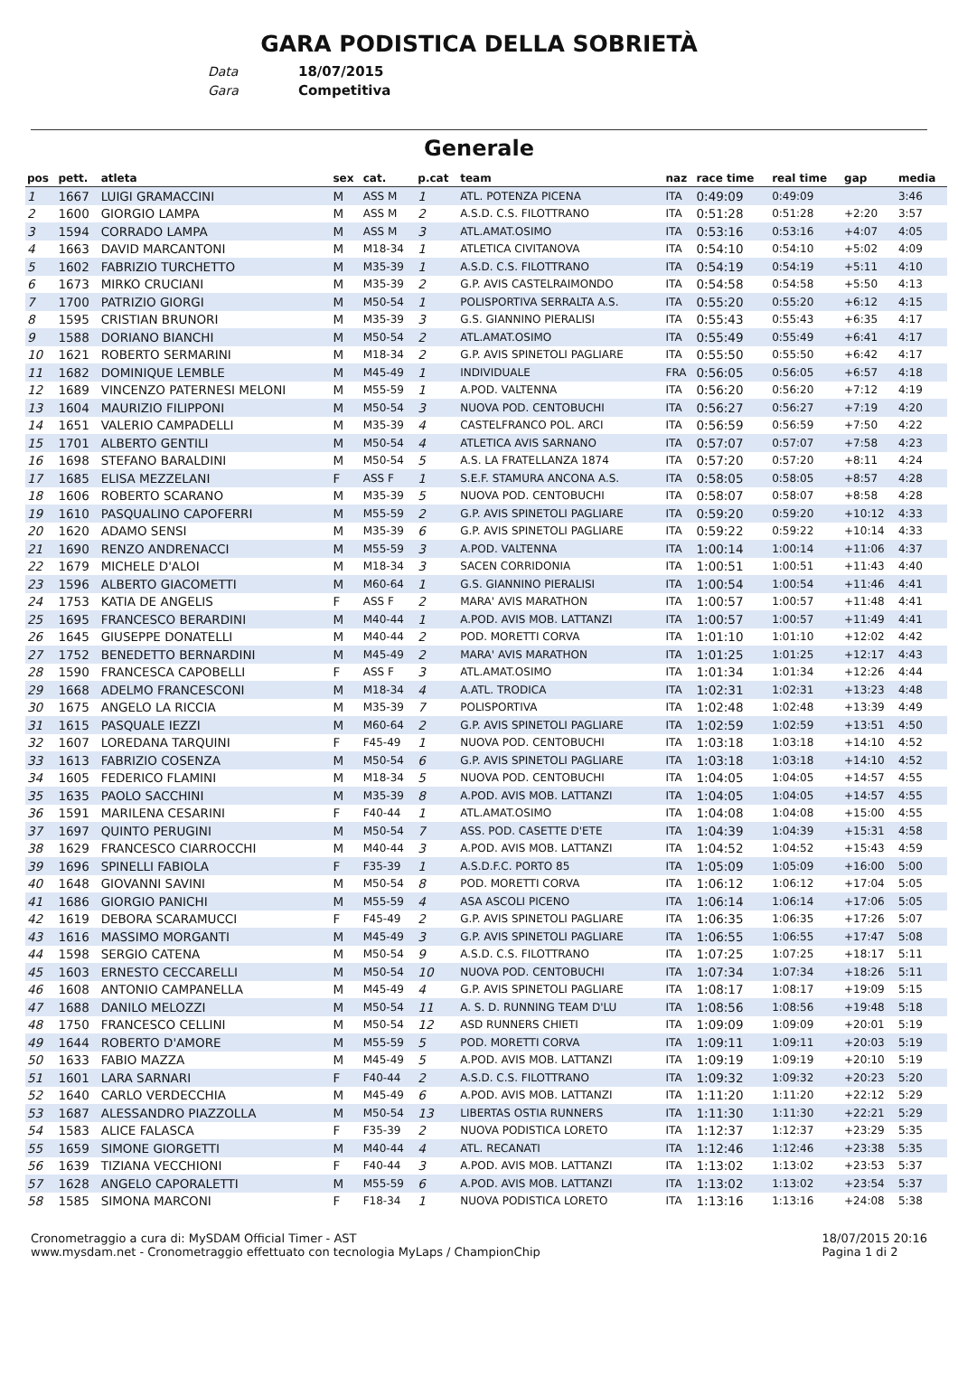GARA PODISTICA DELLA SOBRIETÀ
Data 18/07/2015
Gara Competitiva
Generale
| pos | pett. | atleta | sex | cat. | p.cat | team | naz | race time | real time | gap | media |
| --- | --- | --- | --- | --- | --- | --- | --- | --- | --- | --- | --- |
| 1 | 1667 | LUIGI GRAMACCINI | M | ASS M | 1 | ATL. POTENZA PICENA | ITA | 0:49:09 | 0:49:09 | | 3:46 |
| 2 | 1600 | GIORGIO LAMPA | M | ASS M | 2 | A.S.D. C.S. FILOTTRANO | ITA | 0:51:28 | 0:51:28 | +2:20 | 3:57 |
| 3 | 1594 | CORRADO LAMPA | M | ASS M | 3 | ATL.AMAT.OSIMO | ITA | 0:53:16 | 0:53:16 | +4:07 | 4:05 |
| 4 | 1663 | DAVID MARCANTONI | M | M18-34 | 1 | ATLETICA CIVITANOVA | ITA | 0:54:10 | 0:54:10 | +5:02 | 4:09 |
| 5 | 1602 | FABRIZIO TURCHETTO | M | M35-39 | 1 | A.S.D. C.S. FILOTTRANO | ITA | 0:54:19 | 0:54:19 | +5:11 | 4:10 |
| 6 | 1673 | MIRKO CRUCIANI | M | M35-39 | 2 | G.P. AVIS CASTELRAIMONDO | ITA | 0:54:58 | 0:54:58 | +5:50 | 4:13 |
| 7 | 1700 | PATRIZIO GIORGI | M | M50-54 | 1 | POLISPORTIVA SERRALTA A.S. | ITA | 0:55:20 | 0:55:20 | +6:12 | 4:15 |
| 8 | 1595 | CRISTIAN BRUNORI | M | M35-39 | 3 | G.S. GIANNINO PIERALISI | ITA | 0:55:43 | 0:55:43 | +6:35 | 4:17 |
| 9 | 1588 | DORIANO BIANCHI | M | M50-54 | 2 | ATL.AMAT.OSIMO | ITA | 0:55:49 | 0:55:49 | +6:41 | 4:17 |
| 10 | 1621 | ROBERTO SERMARINI | M | M18-34 | 2 | G.P. AVIS SPINETOLI PAGLIARE | ITA | 0:55:50 | 0:55:50 | +6:42 | 4:17 |
| 11 | 1682 | DOMINIQUE LEMBLE | M | M45-49 | 1 | INDIVIDUALE | FRA | 0:56:05 | 0:56:05 | +6:57 | 4:18 |
| 12 | 1689 | VINCENZO PATERNESI MELONI | M | M55-59 | 1 | A.POD. VALTENNA | ITA | 0:56:20 | 0:56:20 | +7:12 | 4:19 |
| 13 | 1604 | MAURIZIO FILIPPONI | M | M50-54 | 3 | NUOVA POD. CENTOBUCHI | ITA | 0:56:27 | 0:56:27 | +7:19 | 4:20 |
| 14 | 1651 | VALERIO CAMPADELLI | M | M35-39 | 4 | CASTELFRANCO POL. ARCI | ITA | 0:56:59 | 0:56:59 | +7:50 | 4:22 |
| 15 | 1701 | ALBERTO GENTILI | M | M50-54 | 4 | ATLETICA AVIS SARNANO | ITA | 0:57:07 | 0:57:07 | +7:58 | 4:23 |
| 16 | 1698 | STEFANO BARALDINI | M | M50-54 | 5 | A.S. LA FRATELLANZA 1874 | ITA | 0:57:20 | 0:57:20 | +8:11 | 4:24 |
| 17 | 1685 | ELISA MEZZELANI | F | ASS F | 1 | S.E.F. STAMURA ANCONA A.S. | ITA | 0:58:05 | 0:58:05 | +8:57 | 4:28 |
| 18 | 1606 | ROBERTO SCARANO | M | M35-39 | 5 | NUOVA POD. CENTOBUCHI | ITA | 0:58:07 | 0:58:07 | +8:58 | 4:28 |
| 19 | 1610 | PASQUALINO CAPOFERRI | M | M55-59 | 2 | G.P. AVIS SPINETOLI PAGLIARE | ITA | 0:59:20 | 0:59:20 | +10:12 | 4:33 |
| 20 | 1620 | ADAMO SENSI | M | M35-39 | 6 | G.P. AVIS SPINETOLI PAGLIARE | ITA | 0:59:22 | 0:59:22 | +10:14 | 4:33 |
| 21 | 1690 | RENZO ANDRENACCI | M | M55-59 | 3 | A.POD. VALTENNA | ITA | 1:00:14 | 1:00:14 | +11:06 | 4:37 |
| 22 | 1679 | MICHELE D'ALOI | M | M18-34 | 3 | SACEN CORRIDONIA | ITA | 1:00:51 | 1:00:51 | +11:43 | 4:40 |
| 23 | 1596 | ALBERTO GIACOMETTI | M | M60-64 | 1 | G.S. GIANNINO PIERALISI | ITA | 1:00:54 | 1:00:54 | +11:46 | 4:41 |
| 24 | 1753 | KATIA DE ANGELIS | F | ASS F | 2 | MARA' AVIS MARATHON | ITA | 1:00:57 | 1:00:57 | +11:48 | 4:41 |
| 25 | 1695 | FRANCESCO BERARDINI | M | M40-44 | 1 | A.POD. AVIS MOB. LATTANZI | ITA | 1:00:57 | 1:00:57 | +11:49 | 4:41 |
| 26 | 1645 | GIUSEPPE DONATELLI | M | M40-44 | 2 | POD. MORETTI CORVA | ITA | 1:01:10 | 1:01:10 | +12:02 | 4:42 |
| 27 | 1752 | BENEDETTO BERNARDINI | M | M45-49 | 2 | MARA' AVIS MARATHON | ITA | 1:01:25 | 1:01:25 | +12:17 | 4:43 |
| 28 | 1590 | FRANCESCA CAPOBELLI | F | ASS F | 3 | ATL.AMAT.OSIMO | ITA | 1:01:34 | 1:01:34 | +12:26 | 4:44 |
| 29 | 1668 | ADELMO FRANCESCONI | M | M18-34 | 4 | A.ATL. TRODICA | ITA | 1:02:31 | 1:02:31 | +13:23 | 4:48 |
| 30 | 1675 | ANGELO LA RICCIA | M | M35-39 | 7 | POLISPORTIVA | ITA | 1:02:48 | 1:02:48 | +13:39 | 4:49 |
| 31 | 1615 | PASQUALE IEZZI | M | M60-64 | 2 | G.P. AVIS SPINETOLI PAGLIARE | ITA | 1:02:59 | 1:02:59 | +13:51 | 4:50 |
| 32 | 1607 | LOREDANA TARQUINI | F | F45-49 | 1 | NUOVA POD. CENTOBUCHI | ITA | 1:03:18 | 1:03:18 | +14:10 | 4:52 |
| 33 | 1613 | FABRIZIO COSENZA | M | M50-54 | 6 | G.P. AVIS SPINETOLI PAGLIARE | ITA | 1:03:18 | 1:03:18 | +14:10 | 4:52 |
| 34 | 1605 | FEDERICO FLAMINI | M | M18-34 | 5 | NUOVA POD. CENTOBUCHI | ITA | 1:04:05 | 1:04:05 | +14:57 | 4:55 |
| 35 | 1635 | PAOLO SACCHINI | M | M35-39 | 8 | A.POD. AVIS MOB. LATTANZI | ITA | 1:04:05 | 1:04:05 | +14:57 | 4:55 |
| 36 | 1591 | MARILENA CESARINI | F | F40-44 | 1 | ATL.AMAT.OSIMO | ITA | 1:04:08 | 1:04:08 | +15:00 | 4:55 |
| 37 | 1697 | QUINTO PERUGINI | M | M50-54 | 7 | ASS. POD. CASETTE D'ETE | ITA | 1:04:39 | 1:04:39 | +15:31 | 4:58 |
| 38 | 1629 | FRANCESCO CIARROCCHI | M | M40-44 | 3 | A.POD. AVIS MOB. LATTANZI | ITA | 1:04:52 | 1:04:52 | +15:43 | 4:59 |
| 39 | 1696 | SPINELLI FABIOLA | F | F35-39 | 1 | A.S.D.F.C. PORTO 85 | ITA | 1:05:09 | 1:05:09 | +16:00 | 5:00 |
| 40 | 1648 | GIOVANNI SAVINI | M | M50-54 | 8 | POD. MORETTI CORVA | ITA | 1:06:12 | 1:06:12 | +17:04 | 5:05 |
| 41 | 1686 | GIORGIO PANICHI | M | M55-59 | 4 | ASA ASCOLI PICENO | ITA | 1:06:14 | 1:06:14 | +17:06 | 5:05 |
| 42 | 1619 | DEBORA SCARAMUCCI | F | F45-49 | 2 | G.P. AVIS SPINETOLI PAGLIARE | ITA | 1:06:35 | 1:06:35 | +17:26 | 5:07 |
| 43 | 1616 | MASSIMO MORGANTI | M | M45-49 | 3 | G.P. AVIS SPINETOLI PAGLIARE | ITA | 1:06:55 | 1:06:55 | +17:47 | 5:08 |
| 44 | 1598 | SERGIO CATENA | M | M50-54 | 9 | A.S.D. C.S. FILOTTRANO | ITA | 1:07:25 | 1:07:25 | +18:17 | 5:11 |
| 45 | 1603 | ERNESTO CECCARELLI | M | M50-54 | 10 | NUOVA POD. CENTOBUCHI | ITA | 1:07:34 | 1:07:34 | +18:26 | 5:11 |
| 46 | 1608 | ANTONIO CAMPANELLA | M | M45-49 | 4 | G.P. AVIS SPINETOLI PAGLIARE | ITA | 1:08:17 | 1:08:17 | +19:09 | 5:15 |
| 47 | 1688 | DANILO MELOZZI | M | M50-54 | 11 | A. S. D. RUNNING TEAM D'LU | ITA | 1:08:56 | 1:08:56 | +19:48 | 5:18 |
| 48 | 1750 | FRANCESCO CELLINI | M | M50-54 | 12 | ASD RUNNERS CHIETI | ITA | 1:09:09 | 1:09:09 | +20:01 | 5:19 |
| 49 | 1644 | ROBERTO D'AMORE | M | M55-59 | 5 | POD. MORETTI CORVA | ITA | 1:09:11 | 1:09:11 | +20:03 | 5:19 |
| 50 | 1633 | FABIO MAZZA | M | M45-49 | 5 | A.POD. AVIS MOB. LATTANZI | ITA | 1:09:19 | 1:09:19 | +20:10 | 5:19 |
| 51 | 1601 | LARA SARNARI | F | F40-44 | 2 | A.S.D. C.S. FILOTTRANO | ITA | 1:09:32 | 1:09:32 | +20:23 | 5:20 |
| 52 | 1640 | CARLO VERDECCHIA | M | M45-49 | 6 | A.POD. AVIS MOB. LATTANZI | ITA | 1:11:20 | 1:11:20 | +22:12 | 5:29 |
| 53 | 1687 | ALESSANDRO PIAZZOLLA | M | M50-54 | 13 | LIBERTAS OSTIA RUNNERS | ITA | 1:11:30 | 1:11:30 | +22:21 | 5:29 |
| 54 | 1583 | ALICE FALASCA | F | F35-39 | 2 | NUOVA PODISTICA LORETO | ITA | 1:12:37 | 1:12:37 | +23:29 | 5:35 |
| 55 | 1659 | SIMONE GIORGETTI | M | M40-44 | 4 | ATL. RECANATI | ITA | 1:12:46 | 1:12:46 | +23:38 | 5:35 |
| 56 | 1639 | TIZIANA VECCHIONI | F | F40-44 | 3 | A.POD. AVIS MOB. LATTANZI | ITA | 1:13:02 | 1:13:02 | +23:53 | 5:37 |
| 57 | 1628 | ANGELO CAPORALETTI | M | M55-59 | 6 | A.POD. AVIS MOB. LATTANZI | ITA | 1:13:02 | 1:13:02 | +23:54 | 5:37 |
| 58 | 1585 | SIMONA MARCONI | F | F18-34 | 1 | NUOVA PODISTICA LORETO | ITA | 1:13:16 | 1:13:16 | +24:08 | 5:38 |
Cronometraggio a cura di: MySDAM Official Timer - AST
www.mysdam.net - Cronometraggio effettuato con tecnologia MyLaps / ChampionChip
18/07/2015 20:16
Pagina 1 di 2